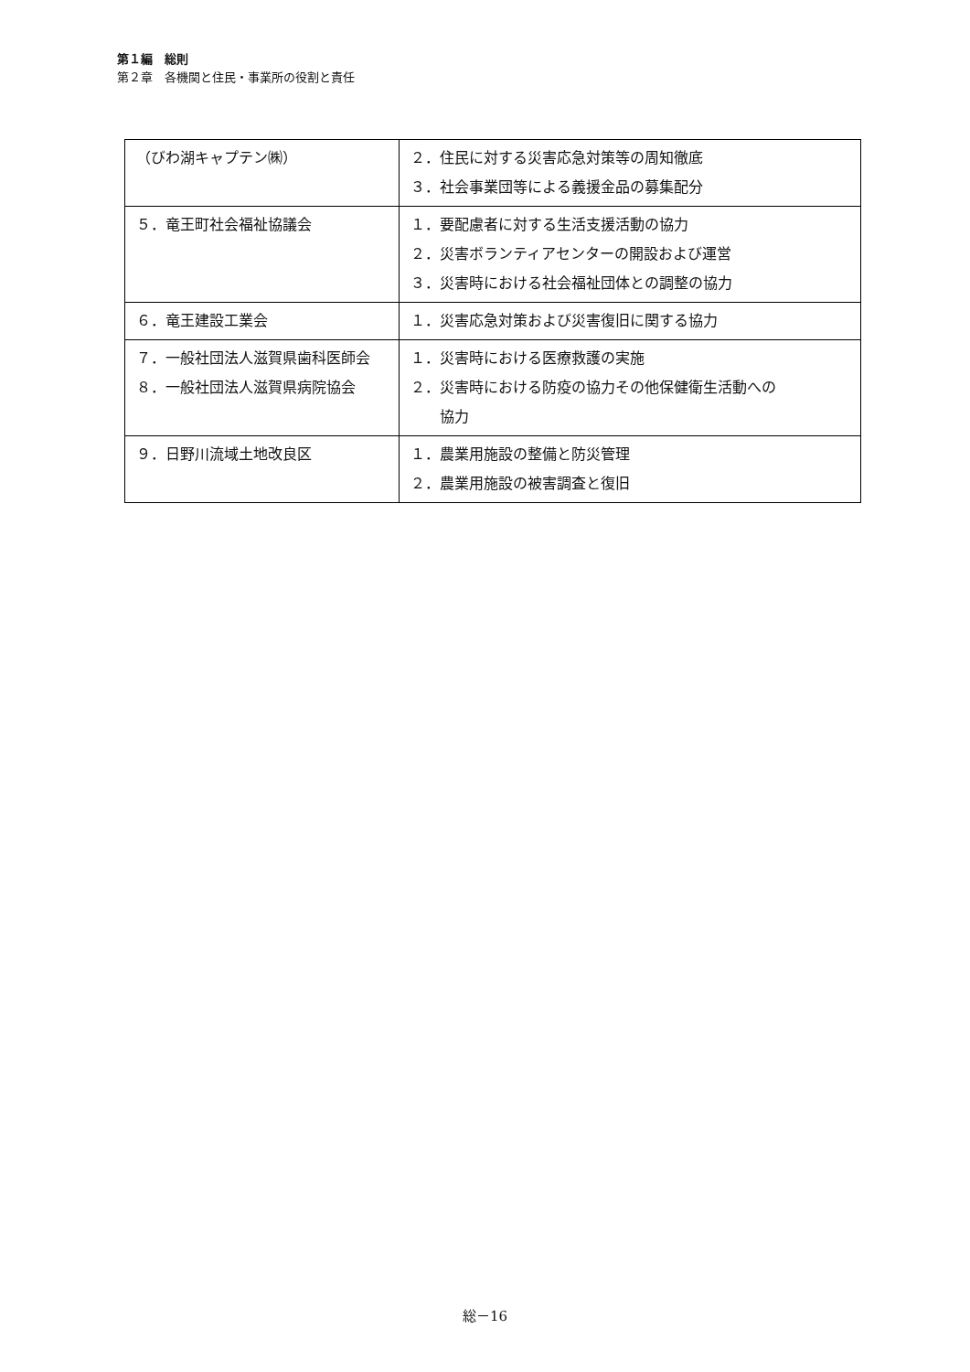第１編　総則
第２章　各機関と住民・事業所の役割と責任
| （びわ湖キャプテン㈱） | ２．住民に対する災害応急対策等の周知徹底 ３．社会事業団等による義援金品の募集配分 |
| ５．竜王町社会福祉協議会 | １．要配慮者に対する生活支援活動の協力 ２．災害ボランティアセンターの開設および運営 ３．災害時における社会福祉団体との調整の協力 |
| ６．竜王建設工業会 | １．災害応急対策および災害復旧に関する協力 |
| ７．一般社団法人滋賀県歯科医師会 ８．一般社団法人滋賀県病院協会 | １．災害時における医療救護の実施 ２．災害時における防疫の協力その他保健衛生活動への 協力 |
| ９．日野川流域土地改良区 | １．農業用施設の整備と防災管理 ２．農業用施設の被害調査と復旧 |
総－16